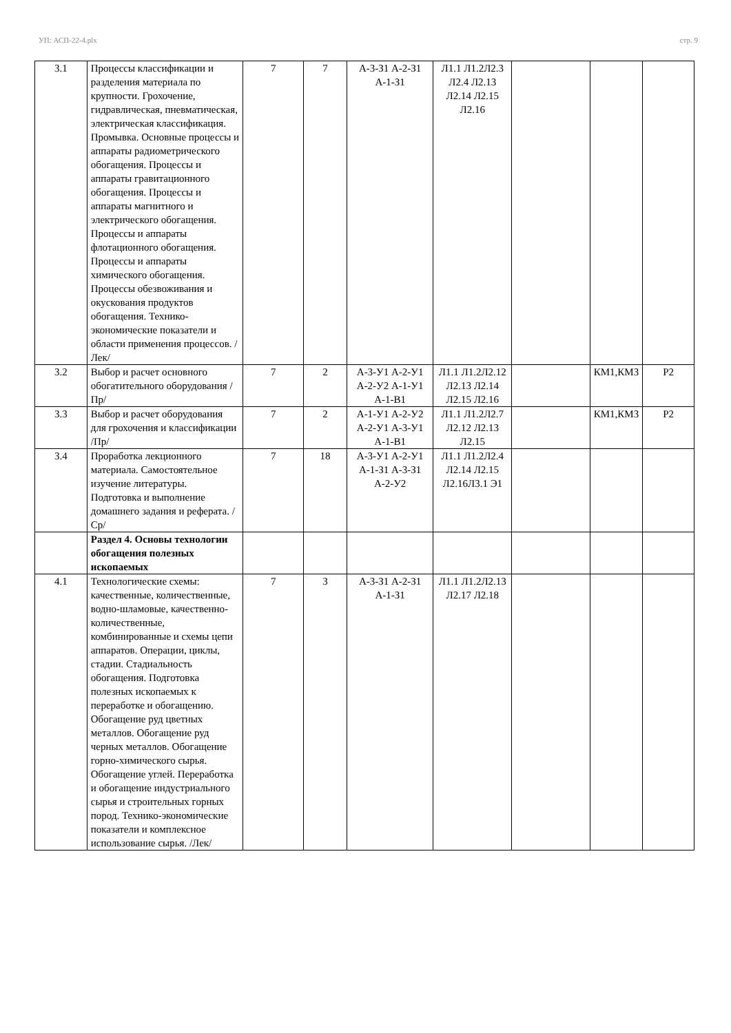УП: АСП-22-4.plx стр. 9
| 3.1 | Процессы классификации и разделения материала по крупности. Грохочение, гидравлическая, пневматическая, электрическая классификация. Промывка. Основные процессы и аппараты радиометрического обогащения. Процессы и аппараты гравитационного обогащения. Процессы и аппараты магнитного и электрического обогащения. Процессы и аппараты флотационного обогащения. Процессы и аппараты химического обогащения. Процессы обезвоживания и окускования продуктов обогащения. Технико-экономические показатели и области применения процессов. /Лек/ | 7 | 7 | А-3-З1 А-2-З1 А-1-З1 | Л1.1 Л1.2Л2.3 Л2.4 Л2.13 Л2.14 Л2.15 Л2.16 | | | |
| 3.2 | Выбор и расчет основного обогатительного оборудования /Пр/ | 7 | 2 | А-3-У1 А-2-У1 А-2-У2 А-1-У1 А-1-В1 | Л1.1 Л1.2Л2.12 Л2.13 Л2.14 Л2.15 Л2.16 | | КМ1,КМ3 | Р2 |
| 3.3 | Выбор и расчет оборудования для грохочения и классификации /Пр/ | 7 | 2 | А-1-У1 А-2-У2 А-2-У1 А-3-У1 А-1-В1 | Л1.1 Л1.2Л2.7 Л2.12 Л2.13 Л2.15 | | КМ1,КМ3 | Р2 |
| 3.4 | Проработка лекционного материала. Самостоятельное изучение литературы. Подготовка и выполнение домашнего задания и реферата. /Ср/ | 7 | 18 | А-3-У1 А-2-У1 А-1-З1 А-3-З1 А-2-У2 | Л1.1 Л1.2Л2.4 Л2.14 Л2.15 Л2.16Л3.1 Э1 | | | |
| | Раздел 4. Основы технологии обогащения полезных ископаемых | | | | | | | |
| 4.1 | Технологические схемы: качественные, количественные, водно-шламовые, качественно-количественные, комбинированные и схемы цепи аппаратов. Операции, циклы, стадии. Стадиальность обогащения. Подготовка полезных ископаемых к переработке и обогащению. Обогащение руд цветных металлов. Обогащение руд черных металлов. Обогащение горно-химического сырья. Обогащение углей. Переработка и обогащение индустриального сырья и строительных горных пород. Технико-экономические показатели и комплексное использование сырья. /Лек/ | 7 | 3 | А-3-З1 А-2-З1 А-1-З1 | Л1.1 Л1.2Л2.13 Л2.17 Л2.18 | | | |